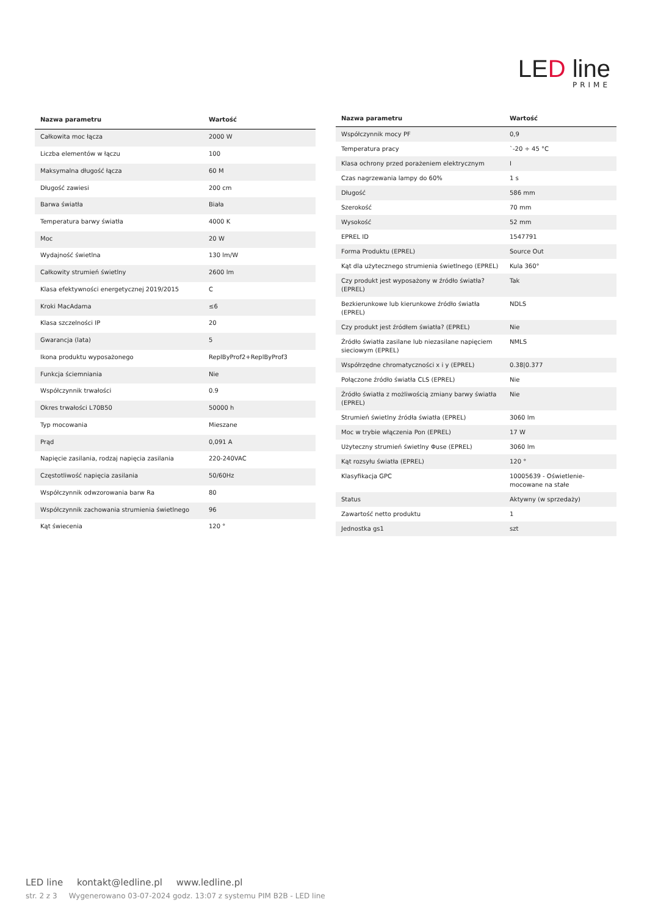LED line
PRIME
| Nazwa parametru | Wartość |
| --- | --- |
| Całkowita moc łącza | 2000 W |
| Liczba elementów w łączu | 100 |
| Maksymalna długość łącza | 60 M |
| Długość zawiesi | 200 cm |
| Barwa światła | Biała |
| Temperatura barwy światła | 4000 K |
| Moc | 20 W |
| Wydajność świetlna | 130 lm/W |
| Całkowity strumień świetlny | 2600 lm |
| Klasa efektywności energetycznej 2019/2015 | C |
| Kroki MacAdama | ≤6 |
| Klasa szczelności IP | 20 |
| Gwarancja (lata) | 5 |
| Ikona produktu wyposażonego | ReplByProf2+ReplByProf3 |
| Funkcja ściemniania | Nie |
| Współczynnik trwałości | 0.9 |
| Okres trwałości L70B50 | 50000 h |
| Typ mocowania | Mieszane |
| Prąd | 0,091 A |
| Napięcie zasilania, rodzaj napięcia zasilania | 220-240VAC |
| Częstotliwość napięcia zasilania | 50/60Hz |
| Współczynnik odwzorowania barw Ra | 80 |
| Współczynnik zachowania strumienia świetlnego | 96 |
| Kąt świecenia | 120 ° |
| Nazwa parametru | Wartość |
| --- | --- |
| Współczynnik mocy PF | 0,9 |
| Temperatura pracy | `-20 ÷ 45 °C |
| Klasa ochrony przed porażeniem elektrycznym | I |
| Czas nagrzewania lampy do 60% | 1 s |
| Długość | 586 mm |
| Szerokość | 70 mm |
| Wysokość | 52 mm |
| EPREL ID | 1547791 |
| Forma Produktu (EPREL) | Source Out |
| Kąt dla użytecznego strumienia świetlnego (EPREL) | Kula 360° |
| Czy produkt jest wyposażony w źródło światła? (EPREL) | Tak |
| Bezkierunkowe lub kierunkowe źródło światła (EPREL) | NDLS |
| Czy produkt jest źródłem światła? (EPREL) | Nie |
| Źródło światła zasilane lub niezasilane napięciem sieciowym (EPREL) | NMLS |
| Współrzędne chromatyczności x i y (EPREL) | 0.38/0.377 |
| Połączone źródło światła CLS (EPREL) | Nie |
| Źródło światła z możliwością zmiany barwy światła (EPREL) | Nie |
| Strumień świetlny źródła światła (EPREL) | 3060 lm |
| Moc w trybie włączenia Pon (EPREL) | 17 W |
| Użyteczny strumień świetlny Φuse (EPREL) | 3060 lm |
| Kąt rozsyłu światła (EPREL) | 120 ° |
| Klasyfikacja GPC | 10005639 - Oświetlenie-mocowane na stałe |
| Status | Aktywny (w sprzedaży) |
| Zawartość netto produktu | 1 |
| Jednostka gs1 | szt |
LED line kontakt@ledline.pl www.ledline.pl
str. 2 z 3 Wygenerowano 03-07-2024 godz. 13:07 z systemu PIM B2B - LED line